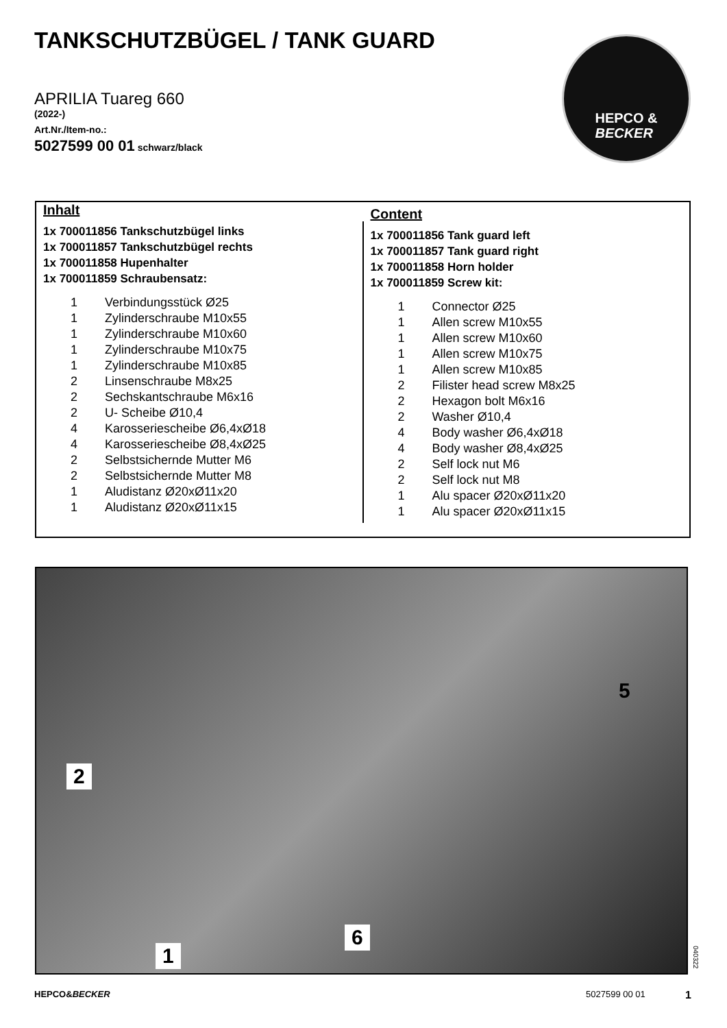TANKSCHUTZBÜGEL / TANK GUARD
APRILIA Tuareg 660
(2022-)
Art.Nr./Item-no.:
5027599 00 01 schwarz/black
HEPCO &
BECKER
Inhalt
1x 700011856 Tankschutzbügel links
1x 700011857 Tankschutzbügel rechts
1x 700011858 Hupenhalter
1x 700011859 Schraubensatz:
| 1 | Verbindungsstück Ø25 |
| 1 | Zylinderschraube M10x55 |
| 1 | Zylinderschraube M10x60 |
| 1 | Zylinderschraube M10x75 |
| 1 | Zylinderschraube M10x85 |
| 2 | Linsenschraube M8x25 |
| 2 | Sechskantschraube M6x16 |
| 2 | U- Scheibe Ø10,4 |
| 4 | Karosseriescheibe Ø6,4xØ18 |
| 4 | Karosseriescheibe Ø8,4xØ25 |
| 2 | Selbstsichernde Mutter M6 |
| 2 | Selbstsichernde Mutter M8 |
| 1 | Aludistanz Ø20xØ11x20 |
| 1 | Aludistanz Ø20xØ11x15 |
Content
1x 700011856 Tank guard left
1x 700011857 Tank guard right
1x 700011858 Horn holder
1x 700011859 Screw kit:
| 1 | Connector Ø25 |
| 1 | Allen screw M10x55 |
| 1 | Allen screw M10x60 |
| 1 | Allen screw M10x75 |
| 1 | Allen screw M10x85 |
| 2 | Filister head screw M8x25 |
| 2 | Hexagon bolt M6x16 |
| 2 | Washer Ø10,4 |
| 4 | Body washer Ø6,4xØ18 |
| 4 | Body washer Ø8,4xØ25 |
| 2 | Self lock nut M6 |
| 2 | Self lock nut M8 |
| 1 | Alu spacer Ø20xØ11x20 |
| 1 | Alu spacer Ø20xØ11x15 |
2
5
6
1
040322
HEPCO&BECKER 5027599 00 01 1